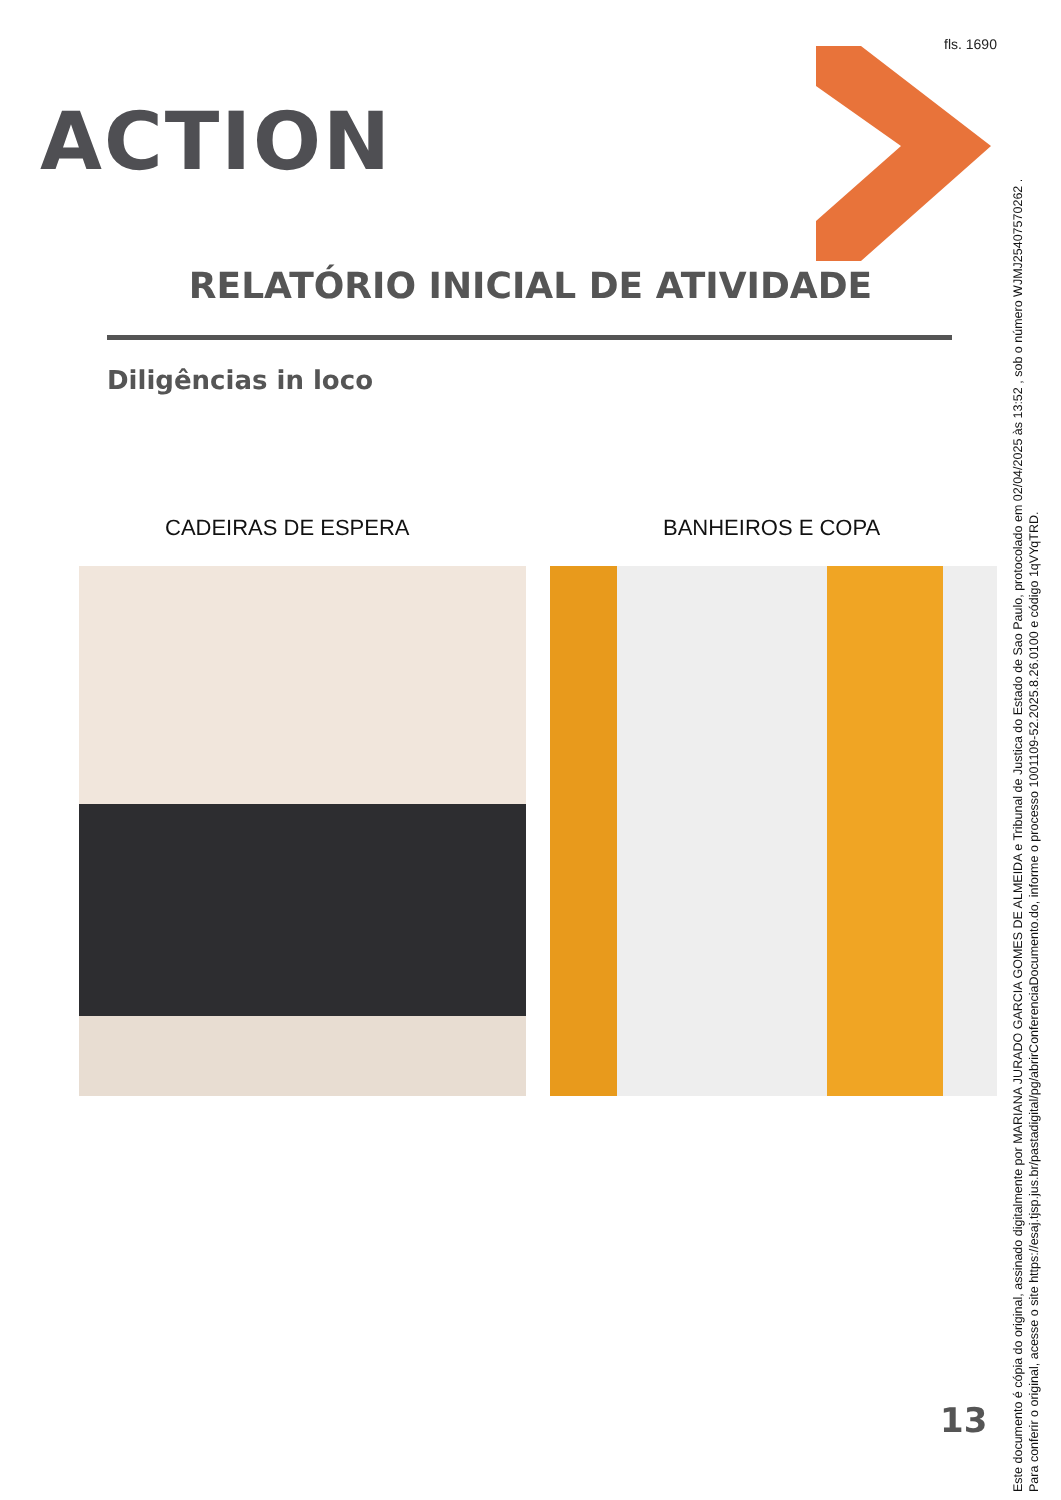fls. 1690
ACTION
RELATÓRIO INICIAL DE ATIVIDADE
Diligências in loco
CADEIRAS DE ESPERA BANHEIROS E COPA
13
Este documento é cópia do original, assinado digitalmente por MARIANA JURADO GARCIA GOMES DE ALMEIDA e Tribunal de Justica do Estado de Sao Paulo, protocolado em 02/04/2025 às 13:52 , sob o número WJMJ25407570262 .
Para conferir o original, acesse o site https://esaj.tjsp.jus.br/pastadigital/pg/abrirConferenciaDocumento.do, informe o processo 1001109-52.2025.8.26.0100 e código 1qVYqTRD.